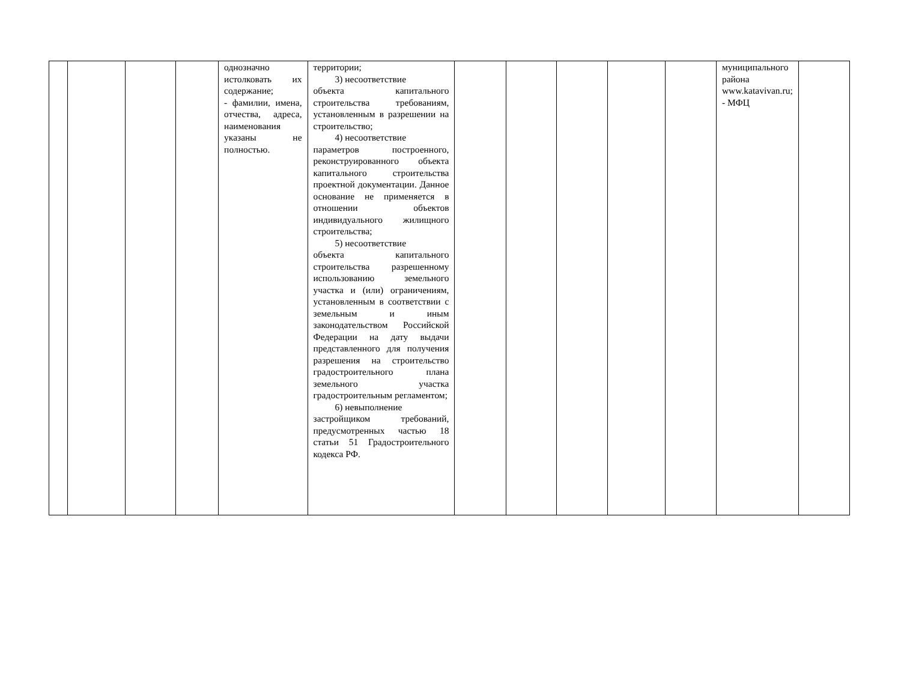| | | | | однозначно истолковать их содержание; - фамилии, имена, отчества, адреса, наименования указаны не полностью. | территории; 3) несоответствие объекта капитального строительства требованиям, установленным в разрешении на строительство; 4) несоответствие параметров построенного, реконструированного объекта капитального строительства проектной документации. Данное основание не применяется в отношении объектов индивидуального жилищного строительства; 5) несоответствие объекта капитального строительства разрешенному использованию земельного участка и (или) ограничениям, установленным в соответствии с земельным и иным законодательством Российской Федерации на дату выдачи представленного для получения разрешения на строительство градостроительного плана земельного участка градостроительным регламентом; 6) невыполнение застройщиком требований, предусмотренных частью 18 статьи 51 Градостроительного кодекса РФ. | | | | | | муниципального района www.katavivan.ru; - МФЦ | |